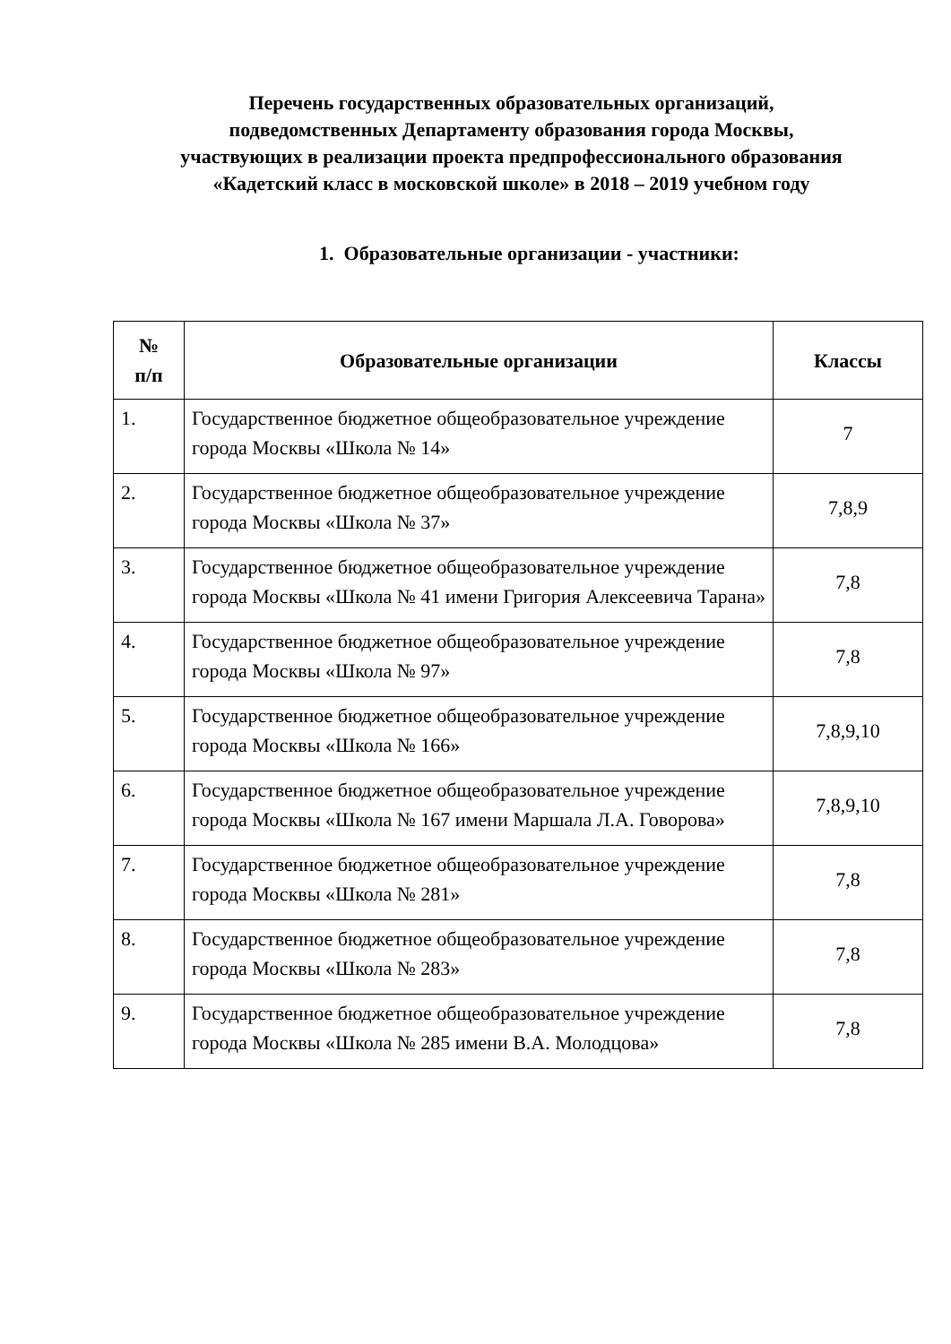Перечень государственных образовательных организаций, подведомственных Департаменту образования города Москвы, участвующих в реализации проекта предпрофессионального образования «Кадетский класс в московской школе» в 2018 – 2019 учебном году
1. Образовательные организации - участники:
| № п/п | Образовательные организации | Классы |
| --- | --- | --- |
| 1. | Государственное бюджетное общеобразовательное учреждение города Москвы «Школа № 14» | 7 |
| 2. | Государственное бюджетное общеобразовательное учреждение города Москвы «Школа № 37» | 7,8,9 |
| 3. | Государственное бюджетное общеобразовательное учреждение города Москвы «Школа № 41 имени Григория Алексеевича Тарана» | 7,8 |
| 4. | Государственное бюджетное общеобразовательное учреждение города Москвы «Школа № 97» | 7,8 |
| 5. | Государственное бюджетное общеобразовательное учреждение города Москвы «Школа № 166» | 7,8,9,10 |
| 6. | Государственное бюджетное общеобразовательное учреждение города Москвы «Школа № 167 имени Маршала Л.А. Говорова» | 7,8,9,10 |
| 7. | Государственное бюджетное общеобразовательное учреждение города Москвы «Школа № 281» | 7,8 |
| 8. | Государственное бюджетное общеобразовательное учреждение города Москвы «Школа № 283» | 7,8 |
| 9. | Государственное бюджетное общеобразовательное учреждение города Москвы «Школа № 285 имени В.А. Молодцова» | 7,8 |